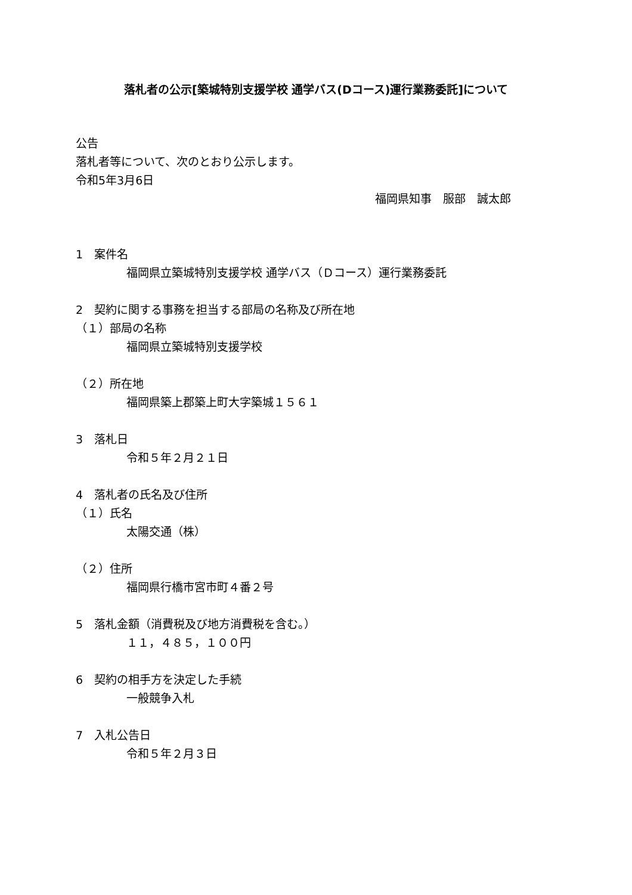落札者の公示[築城特別支援学校 通学バス(Dコース)運行業務委託]について
公告
落札者等について、次のとおり公示します。
令和5年3月6日
福岡県知事　服部　誠太郎
1　案件名
福岡県立築城特別支援学校 通学バス（Ｄコース）運行業務委託
2　契約に関する事務を担当する部局の名称及び所在地
（１）部局の名称
福岡県立築城特別支援学校
（２）所在地
福岡県築上郡築上町大字築城１５６１
3　落札日
令和５年２月２１日
4　落札者の氏名及び住所
（１）氏名
太陽交通（株）
（２）住所
福岡県行橋市宮市町４番２号
5　落札金額（消費税及び地方消費税を含む。）
１１，４８５，１００円
6　契約の相手方を決定した手続
一般競争入札
7　入札公告日
令和５年２月３日